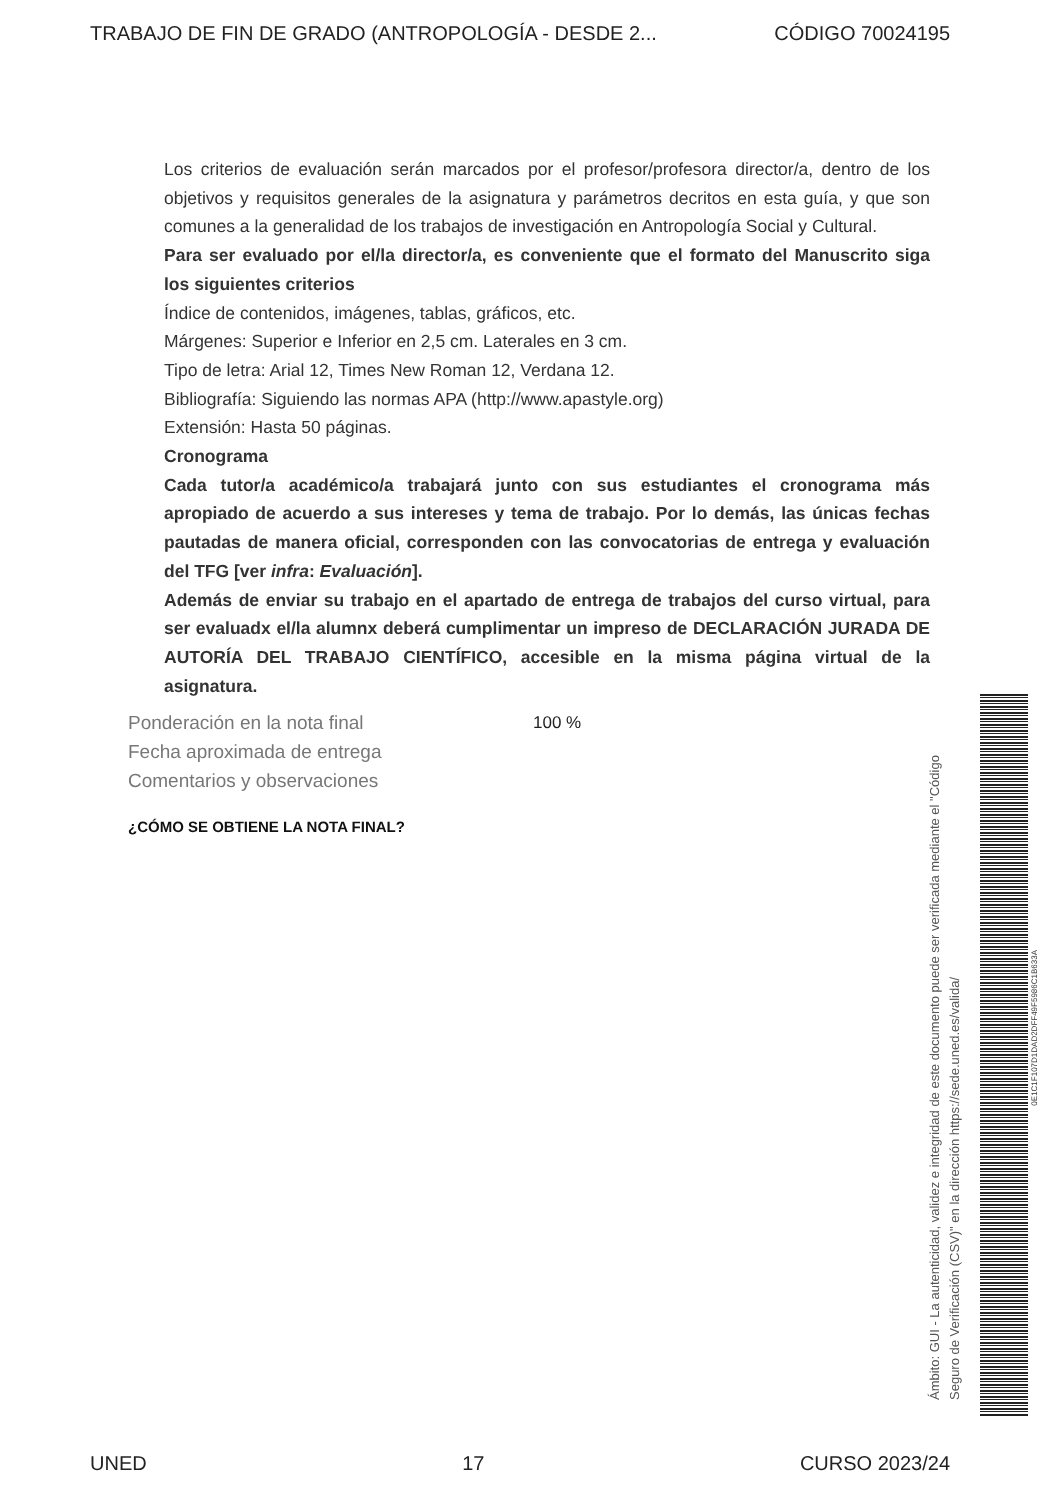TRABAJO DE FIN DE GRADO (ANTROPOLOGÍA - DESDE 2... CÓDIGO 70024195
Los criterios de evaluación serán marcados por el profesor/profesora director/a, dentro de los objetivos y requisitos generales de la asignatura y parámetros decritos en esta guía, y que son comunes a la generalidad de los trabajos de investigación en Antropología Social y Cultural.
Para ser evaluado por el/la director/a, es conveniente que el formato del Manuscrito siga los siguientes criterios
Índice de contenidos, imágenes, tablas, gráficos, etc.
Márgenes: Superior e Inferior en 2,5 cm. Laterales en 3 cm.
Tipo de letra: Arial 12, Times New Roman 12, Verdana 12.
Bibliografía: Siguiendo las normas APA (http://www.apastyle.org)
Extensión: Hasta 50 páginas.
Cronograma
Cada tutor/a académico/a trabajará junto con sus estudiantes el cronograma más apropiado de acuerdo a sus intereses y tema de trabajo. Por lo demás, las únicas fechas pautadas de manera oficial, corresponden con las convocatorias de entrega y evaluación del TFG [ver infra: Evaluación].
Además de enviar su trabajo en el apartado de entrega de trabajos del curso virtual, para ser evaluadx el/la alumnx deberá cumplimentar un impreso de DECLARACIÓN JURADA DE AUTORÍA DEL TRABAJO CIENTÍFICO, accesible en la misma página virtual de la asignatura.
| Ponderación en la nota final | 100 % |
| Fecha aproximada de entrega | |
| Comentarios y observaciones | |
¿CÓMO SE OBTIENE LA NOTA FINAL?
Ámbito: GUI - La autenticidad, validez e integridad de este documento puede ser verificada mediante el "Código Seguro de Verificación (CSV)" en la dirección https://sede.uned.es/valida/
0E1C1F107D1DAD2DFF49F5986C1B633A
UNED 17 CURSO 2023/24